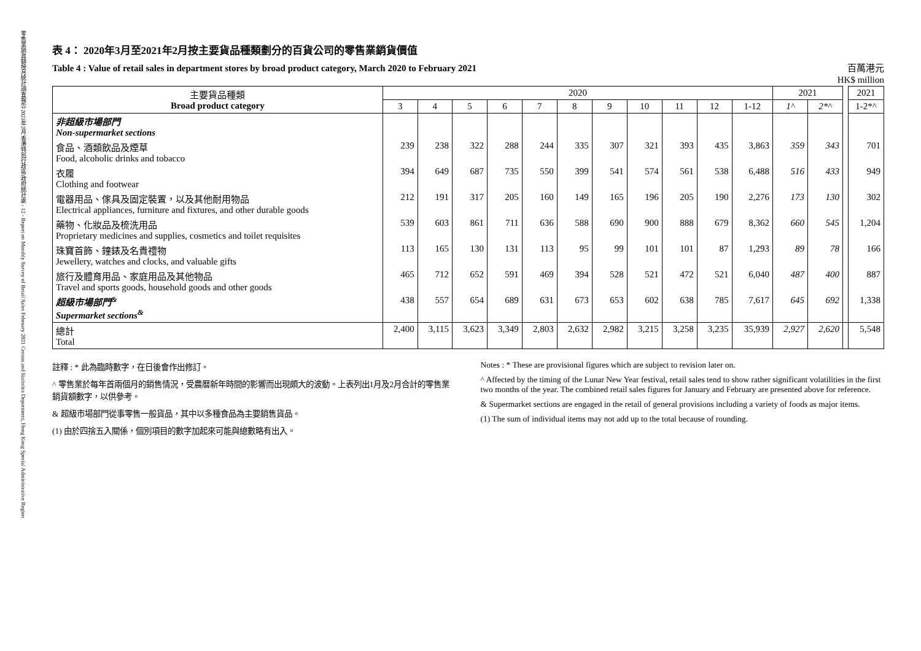零售業銷貨額按月統計調查報告 2021年2月 香港特別行政區 政府統計處 - 12 - Report on Monthly Survey of Retail Sales February 2021 Census and Statistics Department, Hong Kong Special Administrative Region
表 4： 2020年3月至2021年2月按主要貨品種類劃分的百貨公司的零售業銷貨價值
Table 4 : Value of retail sales in department stores by broad product category, March 2020 to February 2021
百萬港元
HK$ million
| 主要貨品種類 Broad product category | 2020 | | | | | | | | | | | 2021 | | | 2021 |
| --- | --- | --- | --- | --- | --- | --- | --- | --- | --- | --- | --- | --- | --- | --- | --- |
| | 3 | 4 | 5 | 6 | 7 | 8 | 9 | 10 | 11 | 12 | 1-12 | 1^ | 2*^ | | 1-2*^ |
| 非超級市場部門 Non-supermarket sections | | | | | | | | | | | | | | | |
| 食品、酒類飲品及煙草 Food, alcoholic drinks and tobacco | 239 | 238 | 322 | 288 | 244 | 335 | 307 | 321 | 393 | 435 | 3,863 | 359 | 343 | | 701 |
| 衣履 Clothing and footwear | 394 | 649 | 687 | 735 | 550 | 399 | 541 | 574 | 561 | 538 | 6,488 | 516 | 433 | | 949 |
| 電器用品、傢具及固定裝置，以及其他耐用物品 Electrical appliances, furniture and fixtures, and other durable goods | 212 | 191 | 317 | 205 | 160 | 149 | 165 | 196 | 205 | 190 | 2,276 | 173 | 130 | | 302 |
| 藥物、化妝品及梳洗用品 Proprietary medicines and supplies, cosmetics and toilet requisites | 539 | 603 | 861 | 711 | 636 | 588 | 690 | 900 | 888 | 679 | 8,362 | 660 | 545 | | 1,204 |
| 珠寶首飾、鐘錶及名貴禮物 Jewellery, watches and clocks, and valuable gifts | 113 | 165 | 130 | 131 | 113 | 95 | 99 | 101 | 101 | 87 | 1,293 | 89 | 78 | | 166 |
| 旅行及體育用品、家庭用品及其他物品 Travel and sports goods, household goods and other goods | 465 | 712 | 652 | 591 | 469 | 394 | 528 | 521 | 472 | 521 | 6,040 | 487 | 400 | | 887 |
| 超級市場部門<sup>&</sup> Supermarket sections<sup>&</sup> | 438 | 557 | 654 | 689 | 631 | 673 | 653 | 602 | 638 | 785 | 7,617 | 645 | 692 | | 1,338 |
| 總計 Total | 2,400 | 3,115 | 3,623 | 3,349 | 2,803 | 2,632 | 2,982 | 3,215 | 3,258 | 3,235 | 35,939 | 2,927 | 2,620 | | 5,548 |
註釋 : * 此為臨時數字，在日後會作出修訂。
^ 零售業於每年首兩個月的銷售情況，受農曆新年時間的影響而出現頗大的波動。上表列出1月及2月合計的零售業銷貨額數字，以供參考。
& 超級市場部門從事零售一般貨品，其中以多種食品為主要銷售貨品。
(1) 由於四捨五入關係，個別項目的數字加起來可能與總數略有出入。
Notes : * These are provisional figures which are subject to revision later on.
^ Affected by the timing of the Lunar New Year festival, retail sales tend to show rather significant volatilities in the first two months of the year. The combined retail sales figures for January and February are presented above for reference.
& Supermarket sections are engaged in the retail of general provisions including a variety of foods as major items.
(1) The sum of individual items may not add up to the total because of rounding.